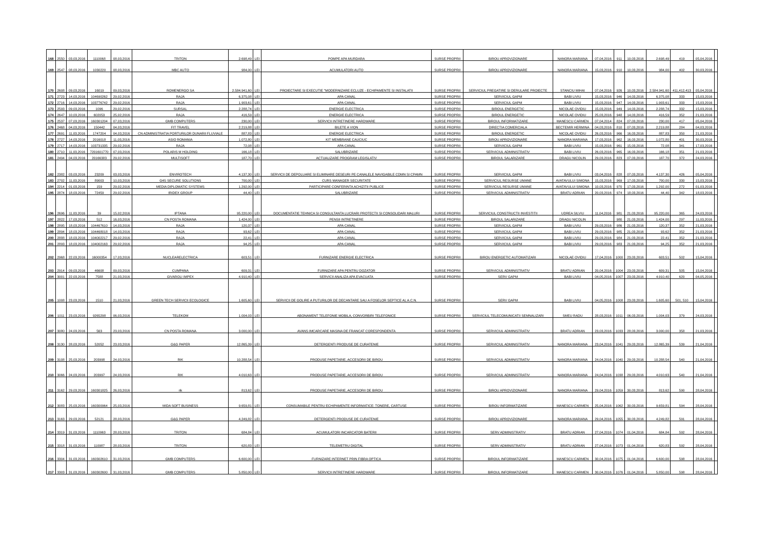| 168 | 2550 | 03,03,2016 | 1110068 | 08,03,2016 | TRITON | 2.698,49 | LEI | POMPE APA MURDARA | SURSE PROPRII | BIROU APROVIZIONARE | NANORA MARIANA | 07,04,2016 | 911 | 10,03,2016 | 2.698,49 | 419 | 05,04,2016 | |
| 169 | 2547 | 08,03,2016 | 1030220 | 08,03,2016 | MBC AUTO | 984,00 | LEI | ACUMULATORI AUTO | SURSE PROPRII | BIROU APROVIZIONARE | NANORA MARIANA | 15,03,2016 | 910 | 10,03,2016 | 984,00 | 402 | 30,03,2016 | |
| 170 | 2608 | 09,03,2016 | 16019 | 09,03,2016 | ROMENERGO SA | 2.584.941,60 | LEI | PROIECTARE SI EXECUTIE "MODERNIZARE ECLUZE - ECHIPAMENTE SI INSTALATII | SURSE PROPRII | SERVICIUL PREGATIRE SI DERULARE PROIECTE | STANCIU MIHAI | 07,04,2016 | 926 | 10,03,2016 | 2.584.941,60 | 411,412,413 | 05,04,2016 | |
| 171 | 2723 | 14,03,2016 | 104690262 | 29,02,2016 | RAJA | 6.375,08 | LEI | APA CANAL | SURSE PROPRII | SERVICIUL GAPM | BABI LIVIU | 15,03,2016 | 946 | 14,03,2016 | 6.375,08 | 333 | 15,03,2016 | |
| 172 | 2716 | 14,03,2016 | 103776742 | 29,02,2016 | RAJA | 1.903,61 | LEI | APA CANAL | SURSE PROPRII | SERVICIUL GAPM | BABI LIVIU | 15,03,2016 | 947 | 14,03,2016 | 1.903,61 | 333 | 15,03,2016 | |
| 173 | 2593 | 09,03,2016 | 1096 | 29,02,2016 | SURSAL | 2.288,74 | LEI | ENERGIE ELECTRICA | SURSE PROPRII | BIROUL ENERGETIC | NICOLAE OVIDIU | 15,03,2016 | 949 | 14,03,2016 | 2.288,74 | 332 | 15,03,2016 | |
| 174 | 2647 | 10,03,2016 | 602053 | 25,02,2016 | RAJA | 416,59 | LEI | ENERGIE ELECTRICA | SURSE PROPRII | BIROUL ENERGETIC | NICOLAE OVIDIU | 25,03,2016 | 948 | 14,03,2016 | 416,59 | 352 | 21,03,2016 | |
| 175 | 2537 | 07,03,2016 | 160301204 | 07,03,2016 | GMB COMPUTERS | 230,00 | LEI | SERVICII INTRETINERE HARDWARE | SURSE PROPRII | BIROUL INFORMATIZARE | MANESCU CARMEN | 07,04,2014 | 824 | 07,03,2016 | 230,00 | 417 | 05,04,2016 | |
| 176 | 2468 | 04,03,2016 | 150442 | 04,03,2016 | FIT TRAVEL | 2.219,88 | LEI | BILETE A VION | SURSE PROPRII | DIRECTIA COMERCIALA | BECTEMIR HERMINA | 04,03,2016 | 810 | 07,03,2016 | 2.219,88 | 284 | 04,03,2016 | |
| 177 | 2691 | 11,03,2016 | 1747204 | 04,03,2016 | CN ADMINISTRATIA PORTURILOR DUNARII FLUVIALE | 887,83 | LEI | ENERGIE ELECTRICA | SURSE PROPRII | BIROUL ENERGETIC | NICOLAE OVIDIU | 26,03,2016 | 966 | 16,03,2016 | 887,83 | 350 | 21,03,2016 | |
| 178 | 2727 | 14,03,2016 | 2016018 | 11,03,2016 | ASIO ROMANIA | 1.072,80 | LEI | KIT MEMBRANE CAUCIUC | SURSE PROPRII | BIROU APROVIZIONARE | NANORA MARIANA | 17,03,2016 | 962 | 16,03,2016 | 1.072,80 | 401 | 30,03,2016 | |
| 179 | 2717 | 14,03,2016 | 103731335 | 29,02,2016 | RAJA | 72,08 | LEI | APA CANAL | SURSE PROPRII | SERVICIUL GAPM | BABI LIVIU | 15,03,2016 | 961 | 15,03,2016 | 72,08 | 341 | 17,03,2016 | |
| 180 | 2710 | 11,03,2016 | 7201601770 | 07,03,2016 | POLARIS M HOLDING | 166,18 | LEI | SALUBRIZARE | SURSE PROPRII | SERVICIUL ADMINISTRATIV | BABI LIVIU | 26,03,2016 | 965 | 16,03,2016 | 166,18 | 351 | 21,03,2016 | |
| 181 | 2494 | 04,03,2016 | 20166383 | 29,02,2016 | MULTISOFT | 187,70 | LEI | ACTUALIZARE PROGRAM LEGISLATIV | SURSE PROPRII | BIROUL SALARIZARE | DRAGU NICOLIN | 29,03,2016 | 823 | 07,03,2016 | 187,70 | 372 | 24,03,2016 | |
| 182 | 2382 | 03,03,2016 | 23209 | 03,03,2016 | ENVIROTECH | 4.137,30 | LEI | SERVICII DE DEPOLUARE SI ELIMINARE DESEURI PE CANALELE NAVIGABILE CDMN SI CPAMN | SURSE PROPRII | SERVICIUL GAPM | BABI LIVIU | 03,04,2016 | 828 | 07,03,2016 | 4.137,30 | 426 | 05,04,2016 | |
| 183 | 2702 | 11,03,2016 | 89003 | 10,03,2016 | G4S SECURE SOLUTIONS | 700,00 | LEI | CURS MANAGER SECURITATE | SURSE PROPRII | SERVICIUL RESURSE UMANE | AVATAVULUI SIMONA | 15,03,2016 | 969 | 17,03,2016 | 700,00 | 330 | 15,03,2016 | |
| 194 | 2214 | 01,03,2016 | 159 | 29,02,2016 | MEDIA DIPLOMATIC SYSTEMS | 1.292,00 | LEI | PARTICIPARE CONFERINTA ACHIZITII PUBLICE | SURSE PROPRII | SERVICIUL RESURSE UMANE | AVATAVULUI SIMONA | 10,03,2016 | 970 | 17,03,2016 | 1.292,00 | 272 | 01,03,2016 | |
| 195 | 2874 | 18,03,2016 | 72459 | 29,02,2016 | IRIDEX GROUP | 44,40 | LEI | SALUBRIZARE | SURSE PROPRII | SERVICIUL ADMINISTRATIV | BRATU ADRIAN | 20,03,2016 | 974 | 18,03,2016 | 44,40 | 342 | 18,03,2016 | |
| 196 | 2696 | 11,03,2016 | 39 | 15,02,2016 | IPTANA | 95.220,00 | LEI | DOCUMENTATIE TEHNICA SI CONSULTANTA LUCRARI PROTECTII SI CONSOLIDARI MALURI | SURSE PROPRII | SERVICIUL CONSTRUCTII INVESTITII | UDREA SILVIU | 11,04,2016 | 981 | 21,03,2016 | 95.220,00 | 365 | 24,03,2016 | |
| 197 | 2822 | 17,03,2016 | 512 | 16,03,2016 | CN POSTA ROMANA | 1.424,00 | LEI | PENSII INTRETINERE | SURSE PROPRII | BIROUL SALARIZARE | DRAGU NICOLIN | | 980 | 21,03,2016 | 1.424,00 | 297 | 11,03,2016 | |
| 198 | 2895 | 18,03,2016 | 104467610 | 14,03,2016 | RAJA | 120,37 | LEI | APA CANAL | SURSE PROPRII | SERVICIUL GAPM | BABI LIVIU | 29,03,2016 | 986 | 21,03,2016 | 120,37 | 352 | 21,03,2016 | |
| 199 | 2894 | 18,03,2016 | 104468018 | 14,03,2016 | RAJA | 93,62 | LEI | APA CANAL | SURSE PROPRII | SERVICIUL GAPM | BABI LIVIU | 29,03,2016 | 985 | 21,03,2016 | 93,62 | 352 | 21,03,2016 | |
| 200 | 2888 | 18,03,2016 | 104002217 | 29,02,2016 | RAJA | 22,41 | LEI | APA CANAL | SURSE PROPRII | SERVICIUL GAPM | BABI LIVIU | 29,03,2016 | 984 | 21,03,2016 | 22,41 | 352 | 21,03,2016 | |
| 201 | 2893 | 18,03,2016 | 104002163 | 29,02,2016 | RAJA | 94,25 | LEI | APA CANAL | SURSE PROPRII | SERVICIUL GAPM | BABI LIVIU | 29,03,2016 | 983 | 21,03,2016 | 94,25 | 352 | 21,03,2016 | |
| 202 | 2968 | 22,03,2016 | 16000354 | 17,03,2016 | NUCLEARELECTRICA | 603,51 | LEI | FURNIZARE ENERGIE ELECTRICA | SURSE PROPRII | BIROU ENERGETIC AUTOMATIZARI | NICOLAE OVIDIU | 17,04,2016 | 1000 | 23,03,2016 | 603,51 | 502 | 15,04,2016 | |
| 203 | 2914 | 09,03,2016 | 46608 | 09,03,2016 | CUMPANA | 609,31 | LEI | FURNIZARE APA PENTRU DOZATOR | SURSE PROPRII | SERVICIUL ADMINISTRATIV | BRATU ADRIAN | 20,04,2016 | 1004 | 23,03,2016 | 609,31 | 505 | 15,04,2016 | |
| 204 | 3001 | 22,03,2016 | 7588 | 21,03,2016 | GIVAROLI IMPEX | 4.910,40 | LEI | SERVICII ANALIZA APA EVACUATA | SURSE PROPRII | SERV GAPM | BABI LIVIU | 04,05,2016 | 1007 | 23,03,2016 | 4.910,40 | 620 | 04,05,2016 | |
| 205 | 1008 | 23,03,2016 | 1510 | 21,03,2016 | GREEN TECH SERVICII ECOLOGICE | 1.605,60 | LEI | SERVICII DE GOLIRE A PUTURILOR DE DECANTARE SAU A FOSELOR SEPTICE AL A.C.N. | SURSE PROPRII | SERV GAPM | BABI LIVIU | 04,05,2016 | 1008 | 23,03,2016 | 1.605,60 | 501, 510 | 15,04,2016 | |
| 206 | 1011 | 23,03,2016 | 9265298 | 06,03,2016 | TELEKOM | 1.004,03 | LEI | ABONAMENT TELEFONIE MOBILA, CONVORBIRI TELEFONICE | SURSE PROPRII | SERVICIUL TELECOMUNICATII SEMNALIZARI | SMEU RADU | 28,03,2016 | 1011 | 06,03,2016 | 1.004,03 | 379 | 24,03,2016 | |
| 207 | 3080 | 24,03,2016 | 563 | 23,03,2016 | CN POSTA ROMANA | 3.000,00 | LEI | AVANS IMCARCARE MASINA DE FRANCAT CORESPONDENTA | SURSE PROPRII | SERVICIUL ADMINISTRATIV | BRATU ADRIAN | 23,03,2016 | 1033 | 28,03,2016 | 3.000,00 | 358 | 21,03,2016 | |
| 208 | 3130 | 28,03,2016 | 52052 | 23,03,2016 | G&G PAPER | 12.865,39 | LEI | DETERGENTI PRODUSE DE CURATENIE | SURSE PROPRII | SERVICIUL ADMINISTRATIV | NANORA MARIANA | 23,04,2016 | 1041 | 29,03,2016 | 12.865,39 | 539 | 21,04,2016 | |
| 209 | 3108 | 25,03,2016 | 203998 | 24,03,2016 | RIK | 10.288,54 | LEI | PRODUSE PAPETARIE, ACCESORII DE BIROU | SURSE PROPRII | SERVICIUL ADMINISTRATIV | NANORA MARIANA | 24,04,2016 | 1040 | 29,03,2016 | 10.288,54 | 540 | 21,04,2016 | |
| 210 | 3066 | 24,03,2016 | 203997 | 24,03,2016 | RIK | 4.010,63 | LEI | PRODUSE PAPETARIE, ACCESORII DE BIROU | SURSE PROPRII | SERVICIUL ADMINISTRATIV | NANORA MARIANA | 24,04,2016 | 1038 | 29,03,2016 | 4.010,63 | 540 | 21,04,2016 | |
| 211 | 3162 | 29,03,2016 | 160301825 | 26,03,2016 | rik | 813,62 | LEI | PRODUSE PAPETARIE, ACCESORII DE BIROU | SURSE PROPRII | BIROU APROVIZIONARE | NANORA MARIANA | 29,04,2016 | 1059 | 30,03,2016 | 813,62 | 590 | 28,04,2016 | |
| 212 | 3083 | 25,03,2016 | 160300964 | 25,03,2016 | MIDA SOFT BUSINESS | 9.659,81 | LEI | CONSUMABILE PENTRU ECHIPAMENTE INFORMATICE: TONERE, CARTUSE | SURSE PROPRII | BIROU INFORMATIZARE | MANESCU CARMEN | 25,04,2016 | 1062 | 30,03,2016 | 9.659,81 | 594 | 28,04,2016 | |
| 213 | 3163 | 29,03,2016 | 52121 | 28,03,2016 | G&G PAPER | 4.249,82 | LEI | DETERGENTI PRODUSE DE CURATENIE | SURSE PROPRII | BIROU APROVIZIONARE | NANORA MARIANA | 29,04,2016 | 1055 | 30,03,2016 | 4.249,82 | 591 | 28,04,2016 | |
| 214 | 3319 | 31,03,2016 | 1110963 | 28,03,2016 | TRITON | 684,84 | LEI | ACUMULATORI INCARCATOR BATERII | SURSE PROPRII | SERV ADMINISTRATIV | BRATU ADRIAN | 27,04,2016 | 1074 | 01,04,2016 | 684,84 | 592 | 28,04,2016 | |
| 215 | 3318 | 31,03,2016 | 110987 | 28,03,2016 | TRITON | 620,83 | LEI | TELEMETRU DIGITAL | SURSE PROPRII | SERV ADMINISTRATIV | BRATU ADRIAN | 27,04,2016 | 1073 | 01,04,2016 | 620,83 | 592 | 28,04,2016 | |
| 216 | 3304 | 31,03,2016 | 160302610 | 31,03,2016 | GMB COMPUTERS | 6.600,00 | LEI | FURNIZARE INTERNET PRIN FIBRA OPTICA | SURSE PROPRII | BIROUL INFORMATIZARE | MANESCU CARMEN | 30,04,2016 | 1075 | 01,04,2016 | 6.600,00 | 598 | 28,04,2016 | |
| 217 | 3303 | 31,03,2016 | 160302600 | 31,03,2016 | GMB COMPUTERS | 5.850,00 | LEI | SERVICII INTRETINERE HARDWARE | SURSE PROPRII | BIROUL INFORMATIZARE | MANESCU CARMEN | 30,04,2016 | 1076 | 01,04,2016 | 5.850,00 | 598 | 28,04,2016 | |